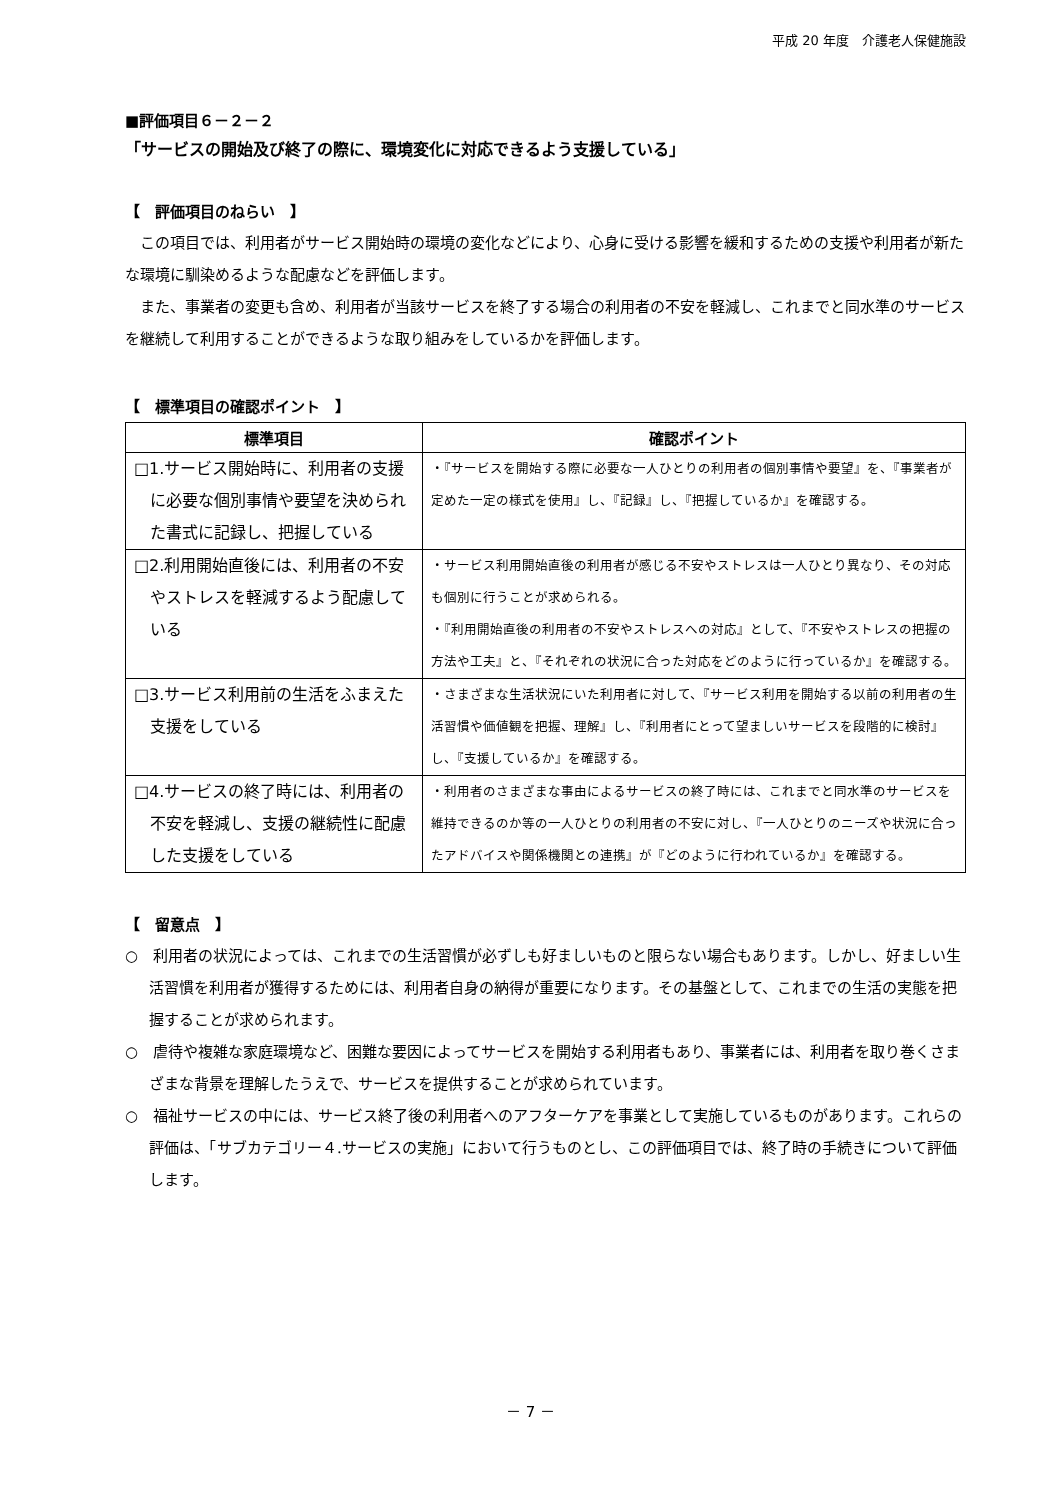平成 20 年度　介護老人保健施設
■評価項目６－２－２
「サービスの開始及び終了の際に、環境変化に対応できるよう支援している」
【　評価項目のねらい　】
この項目では、利用者がサービス開始時の環境の変化などにより、心身に受ける影響を緩和するための支援や利用者が新たな環境に馴染めるような配慮などを評価します。
また、事業者の変更も含め、利用者が当該サービスを終了する場合の利用者の不安を軽減し、これまでと同水準のサービスを継続して利用することができるような取り組みをしているかを評価します。
【　標準項目の確認ポイント　】
| 標準項目 | 確認ポイント |
| --- | --- |
| □1.サービス開始時に、利用者の支援に必要な個別事情や要望を決められた書式に記録し、把握している | ・『サービスを開始する際に必要な一人ひとりの利用者の個別事情や要望』を、『事業者が定めた一定の様式を使用』し、『記録』し、『把握しているか』を確認する。 |
| □2.利用開始直後には、利用者の不安やストレスを軽減するよう配慮している | ・サービス利用開始直後の利用者が感じる不安やストレスは一人ひとり異なり、その対応も個別に行うことが求められる。 ・『利用開始直後の利用者の不安やストレスへの対応』として、『不安やストレスの把握の方法や工夫』と、『それぞれの状況に合った対応をどのように行っているか』を確認する。 |
| □3.サービス利用前の生活をふまえた支援をしている | ・さまざまな生活状況にいた利用者に対して、『サービス利用を開始する以前の利用者の生活習慣や価値観を把握、理解』し、『利用者にとって望ましいサービスを段階的に検討』し、『支援しているか』を確認する。 |
| □4.サービスの終了時には、利用者の不安を軽減し、支援の継続性に配慮した支援をしている | ・利用者のさまざまな事由によるサービスの終了時には、これまでと同水準のサービスを維持できるのか等の一人ひとりの利用者の不安に対し、『一人ひとりのニーズや状況に合ったアドバイスや関係機関との連携』が『どのように行われているか』を確認する。 |
【　留意点　】
○　利用者の状況によっては、これまでの生活習慣が必ずしも好ましいものと限らない場合もあります。しかし、好ましい生活習慣を利用者が獲得するためには、利用者自身の納得が重要になります。その基盤として、これまでの生活の実態を把握することが求められます。
○　虐待や複雑な家庭環境など、困難な要因によってサービスを開始する利用者もあり、事業者には、利用者を取り巻くさまざまな背景を理解したうえで、サービスを提供することが求められています。
○　福祉サービスの中には、サービス終了後の利用者へのアフターケアを事業として実施しているものがあります。これらの評価は、「サブカテゴリー４.サービスの実施」において行うものとし、この評価項目では、終了時の手続きについて評価します。
－ 7 －